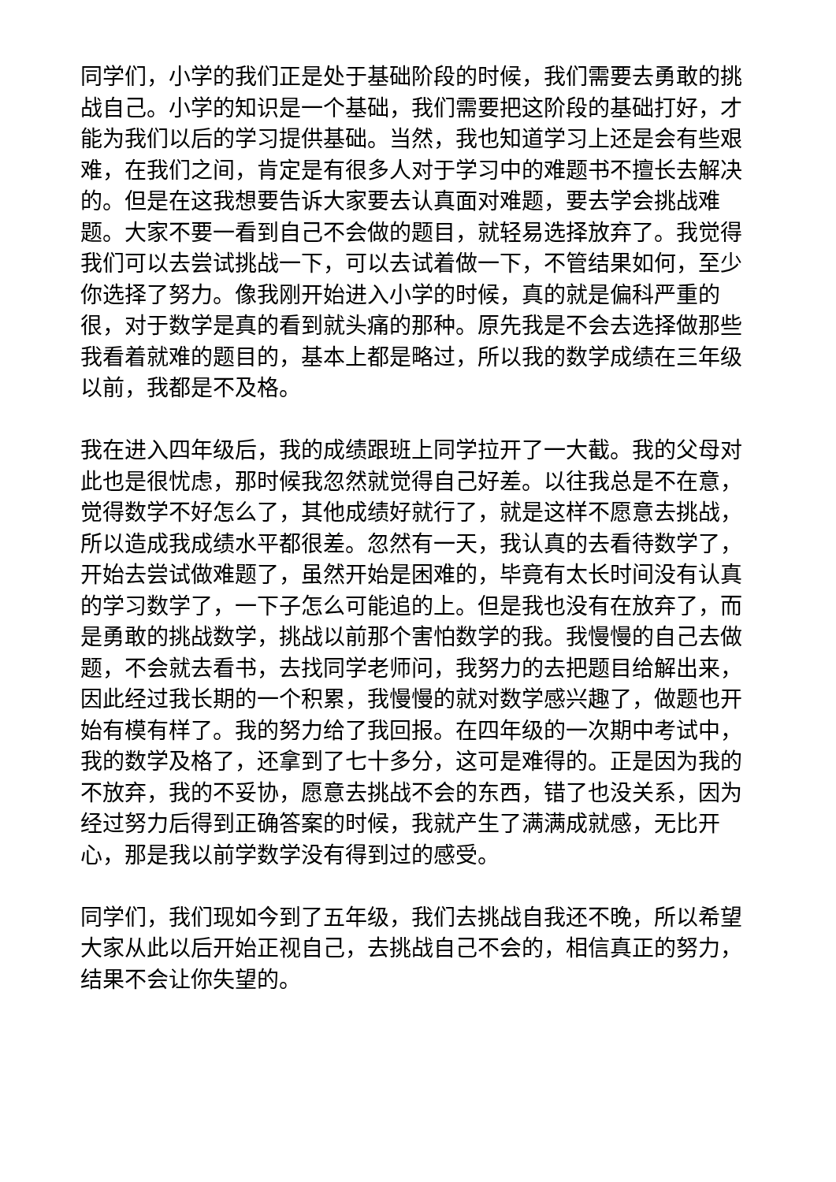同学们，小学的我们正是处于基础阶段的时候，我们需要去勇敢的挑战自己。小学的知识是一个基础，我们需要把这阶段的基础打好，才能为我们以后的学习提供基础。当然，我也知道学习上还是会有些艰难，在我们之间，肯定是有很多人对于学习中的难题书不擅长去解决的。但是在这我想要告诉大家要去认真面对难题，要去学会挑战难题。大家不要一看到自己不会做的题目，就轻易选择放弃了。我觉得我们可以去尝试挑战一下，可以去试着做一下，不管结果如何，至少你选择了努力。像我刚开始进入小学的时候，真的就是偏科严重的很，对于数学是真的看到就头痛的那种。原先我是不会去选择做那些我看着就难的题目的，基本上都是略过，所以我的数学成绩在三年级以前，我都是不及格。
我在进入四年级后，我的成绩跟班上同学拉开了一大截。我的父母对此也是很忧虑，那时候我忽然就觉得自己好差。以往我总是不在意，觉得数学不好怎么了，其他成绩好就行了，就是这样不愿意去挑战，所以造成我成绩水平都很差。忽然有一天，我认真的去看待数学了，开始去尝试做难题了，虽然开始是困难的，毕竟有太长时间没有认真的学习数学了，一下子怎么可能追的上。但是我也没有在放弃了，而是勇敢的挑战数学，挑战以前那个害怕数学的我。我慢慢的自己去做题，不会就去看书，去找同学老师问，我努力的去把题目给解出来，因此经过我长期的一个积累，我慢慢的就对数学感兴趣了，做题也开始有模有样了。我的努力给了我回报。在四年级的一次期中考试中，我的数学及格了，还拿到了七十多分，这可是难得的。正是因为我的不放弃，我的不妥协，愿意去挑战不会的东西，错了也没关系，因为经过努力后得到正确答案的时候，我就产生了满满成就感，无比开心，那是我以前学数学没有得到过的感受。
同学们，我们现如今到了五年级，我们去挑战自我还不晚，所以希望大家从此以后开始正视自己，去挑战自己不会的，相信真正的努力，结果不会让你失望的。